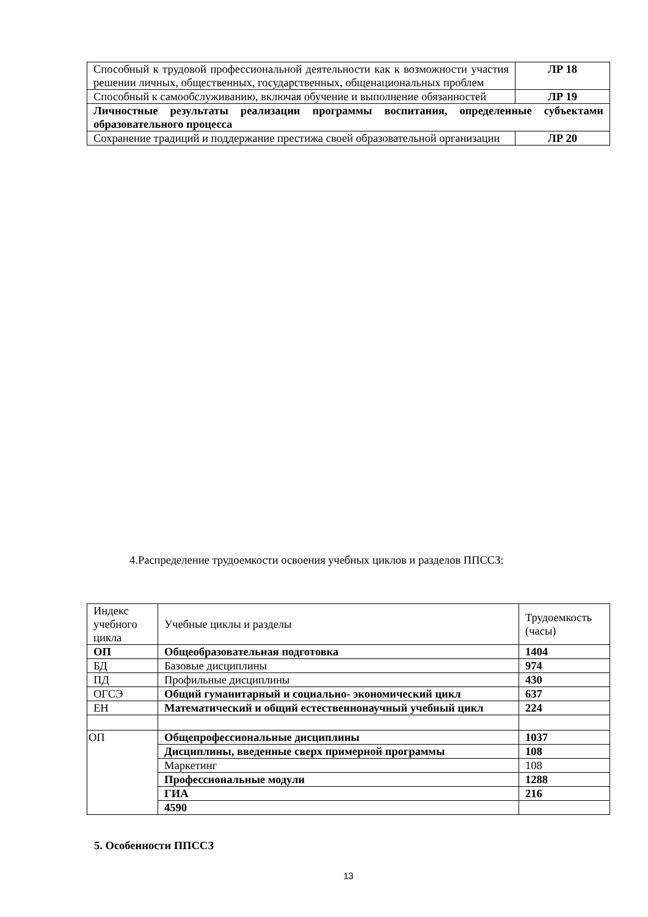| Способный к трудовой профессиональной деятельности как к возможности участия решении личных, общественных, государственных, общенациональных проблем | ЛР 18 |
| Способный к самообслуживанию, включая обучение и выполнение обязанностей | ЛР 19 |
| Личностные результаты реализации программы воспитания, определенные субъектами образовательного процесса | |
| Сохранение традиций и поддержание престижа своей образовательной организации | ЛР 20 |
4.Распределение трудоемкости освоения учебных циклов и разделов ППССЗ:
| Индекс учебного цикла | Учебные циклы и разделы | Трудоемкость (часы) |
| ОП | Общеобразовательная подготовка | 1404 |
| БД | Базовые дисциплины | 974 |
| ПД | Профильные дисциплины | 430 |
| ОГСЭ | Общий гуманитарный и социально- экономический цикл | 637 |
| ЕН | Математический и общий естественнонаучный учебный цикл | 224 |
| ОП | Общепрофессиональные дисциплины | 1037 |
| | Дисциплины, введенные сверх примерной программы | 108 |
| | Маркетинг | 108 |
| | Профессиональные модули | 1288 |
| | ГИА | 216 |
| | 4590 | |
5. Особенности ППССЗ
13